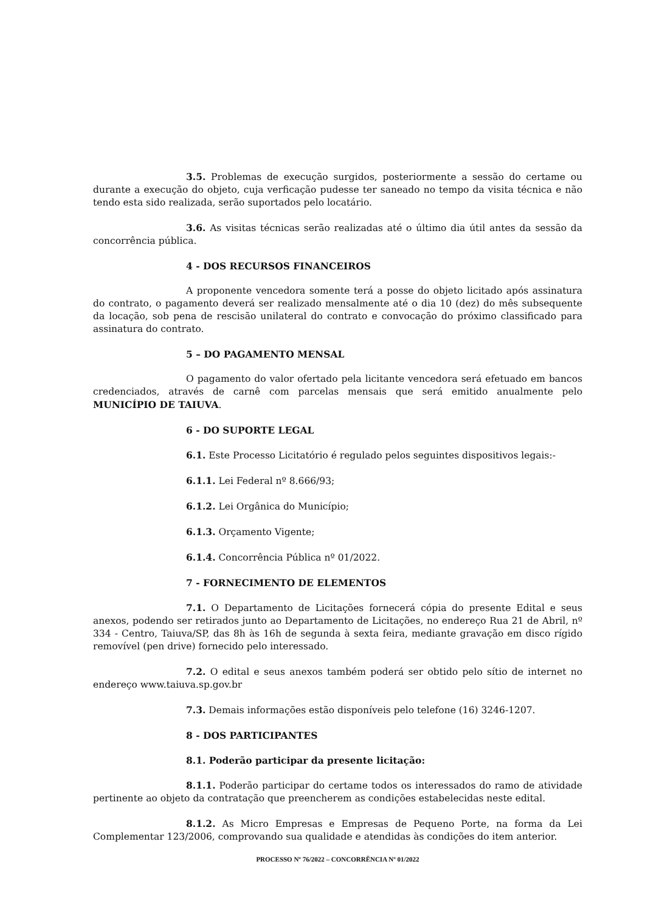3.5. Problemas de execução surgidos, posteriormente a sessão do certame ou durante a execução do objeto, cuja verficação pudesse ter saneado no tempo da visita técnica e não tendo esta sido realizada, serão suportados pelo locatário.
3.6. As visitas técnicas serão realizadas até o último dia útil antes da sessão da concorrência pública.
4 - DOS RECURSOS FINANCEIROS
A proponente vencedora somente terá a posse do objeto licitado após assinatura do contrato, o pagamento deverá ser realizado mensalmente até o dia 10 (dez) do mês subsequente da locação, sob pena de rescisão unilateral do contrato e convocação do próximo classificado para assinatura do contrato.
5 – DO PAGAMENTO MENSAL
O pagamento do valor ofertado pela licitante vencedora será efetuado em bancos credenciados, através de carnê com parcelas mensais que será emitido anualmente pelo MUNICÍPIO DE TAIUVA.
6 - DO SUPORTE LEGAL
6.1. Este Processo Licitatório é regulado pelos seguintes dispositivos legais:-
6.1.1. Lei Federal nº 8.666/93;
6.1.2. Lei Orgânica do Município;
6.1.3. Orçamento Vigente;
6.1.4. Concorrência Pública nº 01/2022.
7 - FORNECIMENTO DE ELEMENTOS
7.1. O Departamento de Licitações fornecerá cópia do presente Edital e seus anexos, podendo ser retirados junto ao Departamento de Licitações, no endereço Rua 21 de Abril, nº 334 - Centro, Taiuva/SP, das 8h às 16h de segunda à sexta feira, mediante gravação em disco rígido removível (pen drive) fornecido pelo interessado.
7.2. O edital e seus anexos também poderá ser obtido pelo sítio de internet no endereço www.taiuva.sp.gov.br
7.3. Demais informações estão disponíveis pelo telefone (16) 3246-1207.
8 - DOS PARTICIPANTES
8.1. Poderão participar da presente licitação:
8.1.1. Poderão participar do certame todos os interessados do ramo de atividade pertinente ao objeto da contratação que preencherem as condições estabelecidas neste edital.
8.1.2. As Micro Empresas e Empresas de Pequeno Porte, na forma da Lei Complementar 123/2006, comprovando sua qualidade e atendidas às condições do item anterior.
PROCESSO Nº 76/2022 – CONCORRÊNCIA Nº 01/2022